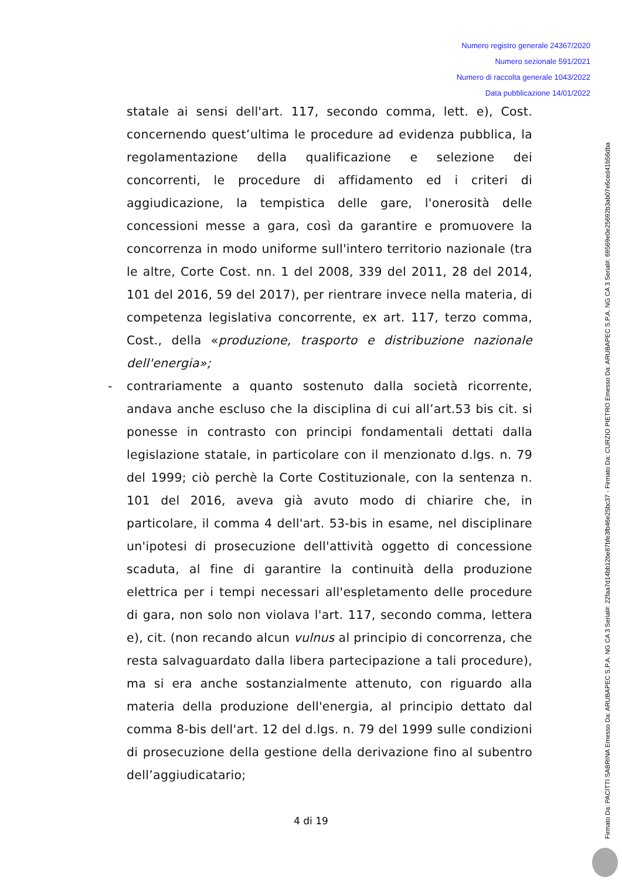Numero registro generale 24367/2020
Numero sezionale 591/2021
Numero di raccolta generale 1043/2022
Data pubblicazione 14/01/2022
statale ai sensi dell'art. 117, secondo comma, lett. e), Cost. concernendo quest’ultima le procedure ad evidenza pubblica, la regolamentazione della qualificazione e selezione dei concorrenti, le procedure di affidamento ed i criteri di aggiudicazione, la tempistica delle gare, l'onerosità delle concessioni messe a gara, così da garantire e promuovere la concorrenza in modo uniforme sull'intero territorio nazionale (tra le altre, Corte Cost. nn. 1 del 2008, 339 del 2011, 28 del 2014, 101 del 2016, 59 del 2017), per rientrare invece nella materia, di competenza legislativa concorrente, ex art. 117, terzo comma, Cost., della «produzione, trasporto e distribuzione nazionale dell'energia»;
- contrariamente a quanto sostenuto dalla società ricorrente, andava anche escluso che la disciplina di cui all’art.53 bis cit. si ponesse in contrasto con principi fondamentali dettati dalla legislazione statale, in particolare con il menzionato d.lgs. n. 79 del 1999; ciò perchè la Corte Costituzionale, con la sentenza n. 101 del 2016, aveva già avuto modo di chiarire che, in particolare, il comma 4 dell'art. 53-bis in esame, nel disciplinare un'ipotesi di prosecuzione dell'attività oggetto di concessione scaduta, al fine di garantire la continuità della produzione elettrica per i tempi necessari all'espletamento delle procedure di gara, non solo non violava l'art. 117, secondo comma, lettera e), cit. (non recando alcun vulnus al principio di concorrenza, che resta salvaguardato dalla libera partecipazione a tali procedure), ma si era anche sostanzialmente attenuto, con riguardo alla materia della produzione dell'energia, al principio dettato dal comma 8-bis dell'art. 12 del d.lgs. n. 79 del 1999 sulle condizioni di prosecuzione della gestione della derivazione fino al subentro dell’aggiudicatario;
4 di 19
Firmato Da: PACITTI SABRINA Emesso Da: ARUBAPEC S.P.A. NG CA 3 Serial#: 22faa7d14bb12be87bfe3fb46e25bc37 - Firmato Da: CURZIO PIETRO Emesso Da: ARUBAPEC S.P.A. NG CA 3 Serial#: 69569e0e25692b3ab07e6ced41b56dba